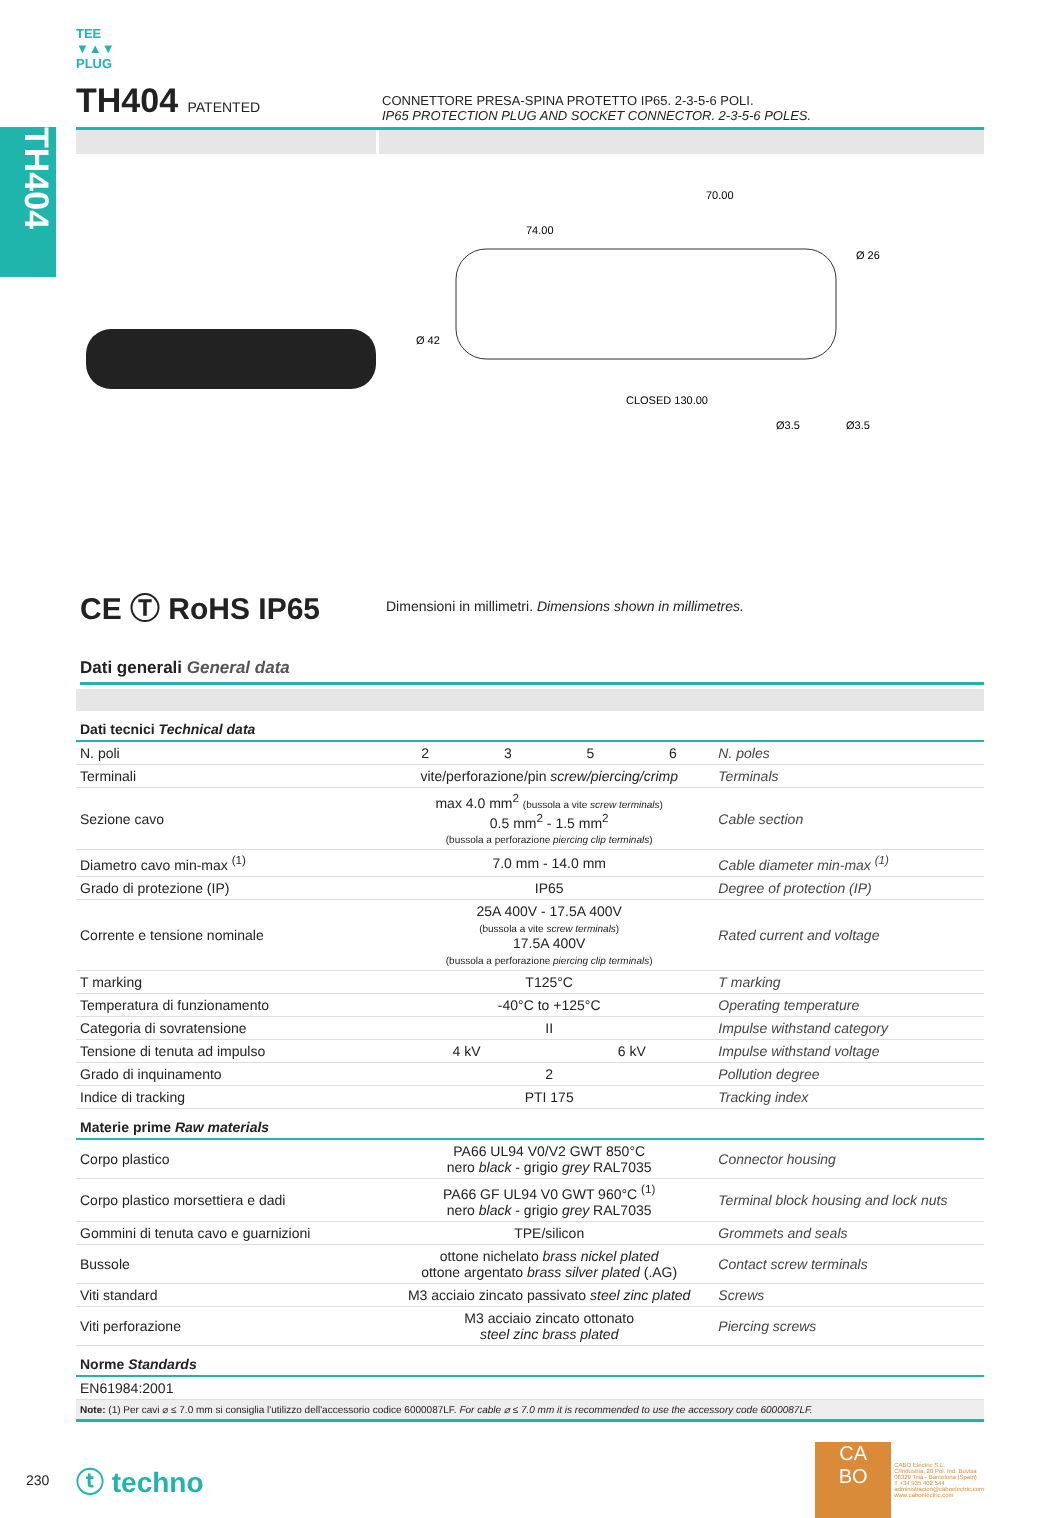TH404
TEE
▼▲▼
PLUG
TH404 PATENTED
CONNETTORE PRESA-SPINA PROTETTO IP65. 2-3-5-6 POLI.
IP65 PROTECTION PLUG AND SOCKET CONNECTOR. 2-3-5-6 POLES.
70.00
74.00
Ø 26
Ø 42
CLOSED 130.00
Ø3.5
Ø3.5
CE Ⓣ RoHS IP65
Dimensioni in millimetri. Dimensions shown in millimetres.
Dati generali General data
| Dati tecnici Technical data | | | | | |
| --- | --- | --- | --- | --- | --- |
| N. poli | 2 | 3 | 5 | 6 | N. poles |
| Terminali | vite/perforazione/pin screw/piercing/crimp | | | | Terminals |
| Sezione cavo | max 4.0 mm<sup>2</sup> (bussola a vite screw terminals ) 0.5 mm<sup>2</sup> - 1.5 mm<sup>2</sup> (bussola a perforazione piercing clip terminals ) | | | | Cable section |
| Diametro cavo min-max <sup>(1)</sup> | 7.0 mm - 14.0 mm | | | | Cable diameter min-max <sup>(1)</sup> |
| Grado di protezione (IP) | IP65 | | | | Degree of protection (IP) |
| Corrente e tensione nominale | 25A 400V - 17.5A 400V (bussola a vite screw terminals ) 17.5A 400V (bussola a perforazione piercing clip terminals ) | | | | Rated current and voltage |
| T marking | T125°C | | | | T marking |
| Temperatura di funzionamento | -40°C to +125°C | | | | Operating temperature |
| Categoria di sovratensione | II | | | | Impulse withstand category |
| Tensione di tenuta ad impulso | 4 kV | | 6 kV | | Impulse withstand voltage |
| Grado di inquinamento | 2 | | | | Pollution degree |
| Indice di tracking | PTI 175 | | | | Tracking index |
| Materie prime Raw materials | | | | | |
| Corpo plastico | PA66 UL94 V0/V2 GWT 850°C nero black - grigio grey RAL7035 | | | | Connector housing |
| Corpo plastico morsettiera e dadi | PA66 GF UL94 V0 GWT 960°C <sup>(1)</sup> nero black - grigio grey RAL7035 | | | | Terminal block housing and lock nuts |
| Gommini di tenuta cavo e guarnizioni | TPE/silicon | | | | Grommets and seals |
| Bussole | ottone nichelato brass nickel plated ottone argentato brass silver plated (.AG) | | | | Contact screw terminals |
| Viti standard | M3 acciaio zincato passivato steel zinc plated | | | | Screws |
| Viti perforazione | M3 acciaio zincato ottonato steel zinc brass plated | | | | Piercing screws |
| Norme Standards | | | | | |
| EN61984:2001 | | | | | |
Note: (1) Per cavi ⌀ ≤ 7.0 mm si consiglia l'utilizzo dell'accessorio codice 6000087LF. For cable ⌀ ≤ 7.0 mm it is recommended to use the accessory code 6000087LF.
230 ⓣ techno
CA
BO
CABO Eléctric S.L.
C/Industria, 20 Pol. Ind. Buvisa
08329 Teià - Barcelona (Spain)
T +34 935 402 544
administracion@caboelectric.com
www.caboelectric.com